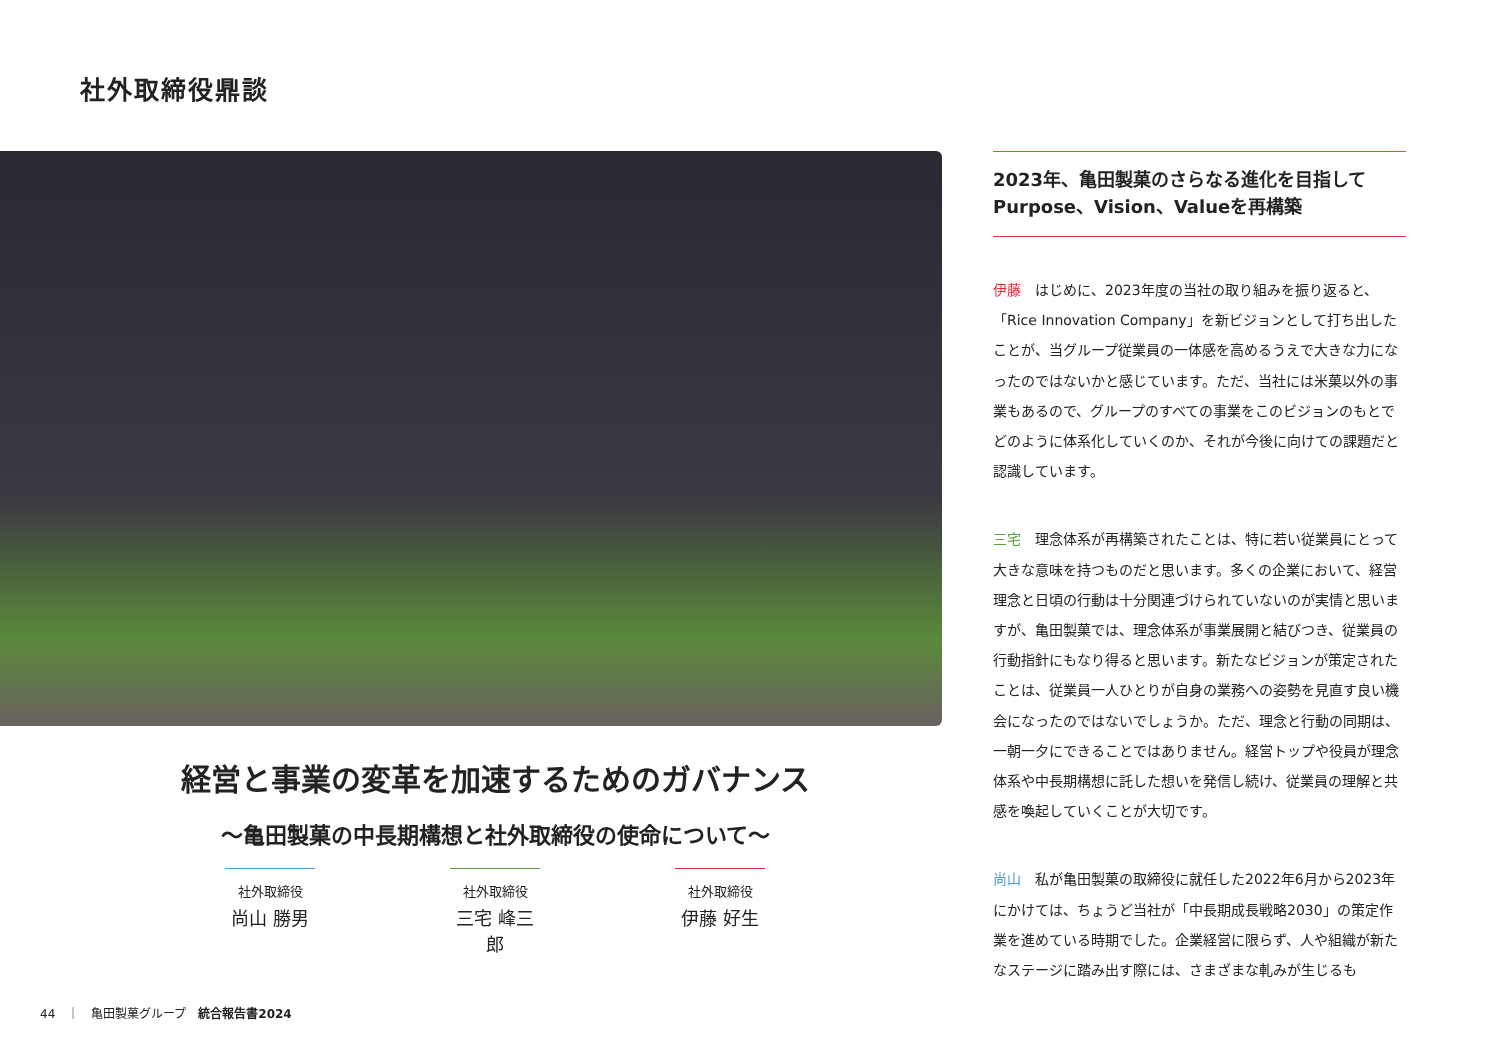社外取締役鼎談
経営と事業の変革を加速するためのガバナンス
〜亀田製菓の中長期構想と社外取締役の使命について〜
社外取締役
尚山 勝男
社外取締役
三宅 峰三郎
社外取締役
伊藤 好生
2023年、亀田製菓のさらなる進化を目指して
Purpose、Vision、Valueを再構築
伊藤　はじめに、2023年度の当社の取り組みを振り返ると、「Rice Innovation Company」を新ビジョンとして打ち出したことが、当グループ従業員の一体感を高めるうえで大きな力になったのではないかと感じています。ただ、当社には米菓以外の事業もあるので、グループのすべての事業をこのビジョンのもとでどのように体系化していくのか、それが今後に向けての課題だと認識しています。
三宅　理念体系が再構築されたことは、特に若い従業員にとって大きな意味を持つものだと思います。多くの企業において、経営理念と日頃の行動は十分関連づけられていないのが実情と思いますが、亀田製菓では、理念体系が事業展開と結びつき、従業員の行動指針にもなり得ると思います。新たなビジョンが策定されたことは、従業員一人ひとりが自身の業務への姿勢を見直す良い機会になったのではないでしょうか。ただ、理念と行動の同期は、一朝一夕にできることではありません。経営トップや役員が理念体系や中長期構想に託した想いを発信し続け、従業員の理解と共感を喚起していくことが大切です。
尚山　私が亀田製菓の取締役に就任した2022年6月から2023年にかけては、ちょうど当社が「中長期成長戦略2030」の策定作業を進めている時期でした。企業経営に限らず、人や組織が新たなステージに踏み出す際には、さまざまな軋みが生じるも
44　｜　亀田製菓グループ　統合報告書2024